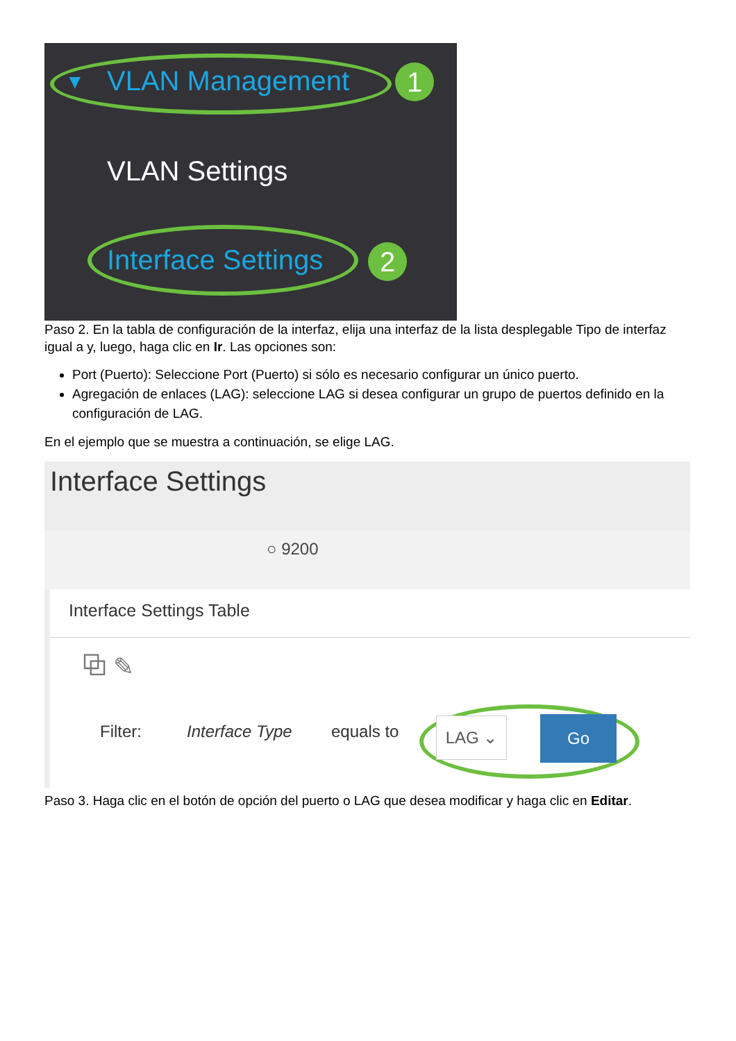▼ VLAN Management 1
VLAN Settings
Interface Settings 2
Paso 2. En la tabla de configuración de la interfaz, elija una interfaz de la lista desplegable Tipo de interfaz igual a y, luego, haga clic en Ir. Las opciones son:
Port (Puerto): Seleccione Port (Puerto) si sólo es necesario configurar un único puerto.
Agregación de enlaces (LAG): seleccione LAG si desea configurar un grupo de puertos definido en la configuración de LAG.
En el ejemplo que se muestra a continuación, se elige LAG.
Interface Settings
○ 9200
Interface Settings Table
⧉ ✎
Filter: Interface Type equals to LAG ⌄ Go
Paso 3. Haga clic en el botón de opción del puerto o LAG que desea modificar y haga clic en Editar.